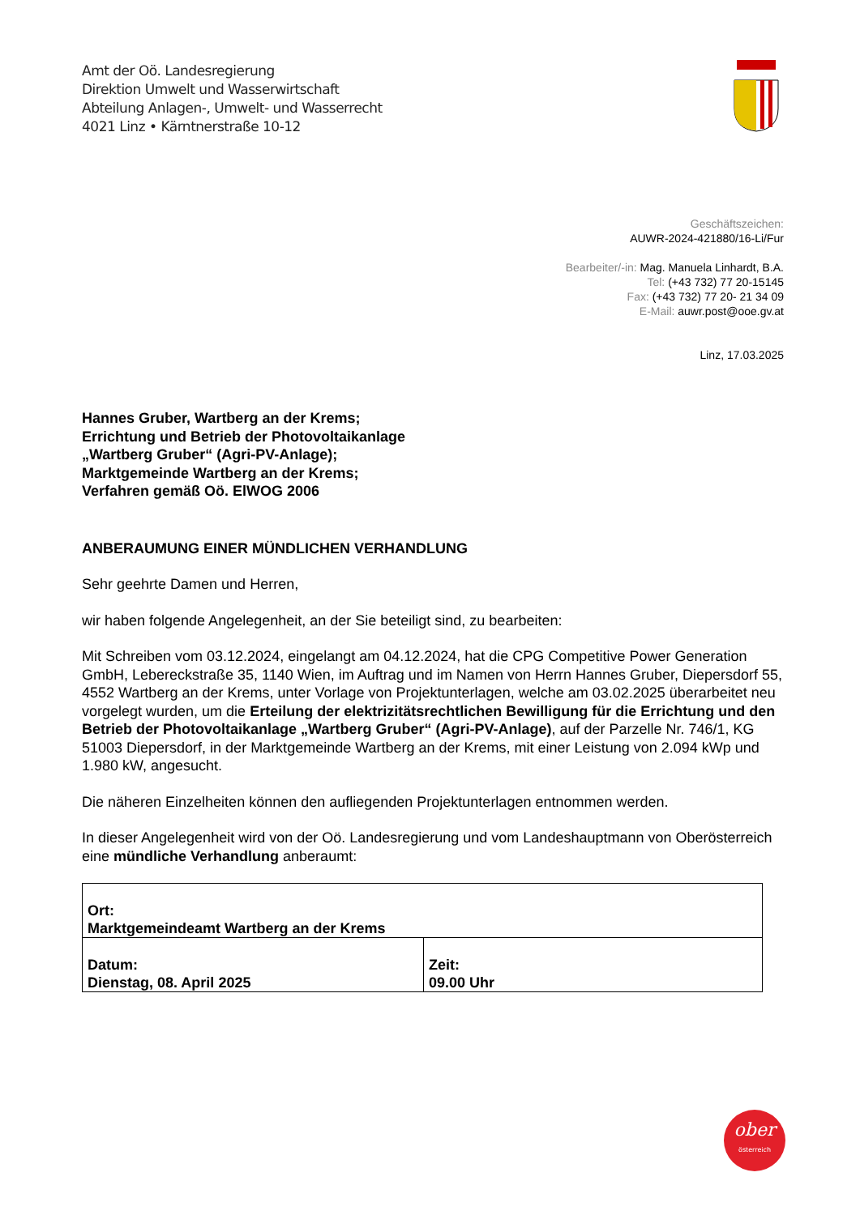Amt der Oö. Landesregierung
Direktion Umwelt und Wasserwirtschaft
Abteilung Anlagen-, Umwelt- und Wasserrecht
4021 Linz • Kärntnerstraße 10-12
Geschäftszeichen:
AUWR-2024-421880/16-Li/Fur
Bearbeiter/-in: Mag. Manuela Linhardt, B.A.
Tel: (+43 732) 77 20-15145
Fax: (+43 732) 77 20- 21 34 09
E-Mail: auwr.post@ooe.gv.at
Linz, 17.03.2025
Hannes Gruber, Wartberg an der Krems;
Errichtung und Betrieb der Photovoltaikanlage
„Wartberg Gruber“ (Agri-PV-Anlage);
Marktgemeinde Wartberg an der Krems;
Verfahren gemäß Oö. ElWOG 2006
ANBERAUMUNG EINER MÜNDLICHEN VERHANDLUNG
Sehr geehrte Damen und Herren,
wir haben folgende Angelegenheit, an der Sie beteiligt sind, zu bearbeiten:
Mit Schreiben vom 03.12.2024, eingelangt am 04.12.2024, hat die CPG Competitive Power Generation GmbH, Lebereckstraße 35, 1140 Wien, im Auftrag und im Namen von Herrn Hannes Gruber, Diepersdorf 55, 4552 Wartberg an der Krems, unter Vorlage von Projektunterlagen, welche am 03.02.2025 überarbeitet neu vorgelegt wurden, um die Erteilung der elektrizitätsrechtlichen Bewilligung für die Errichtung und den Betrieb der Photovoltaikanlage „Wartberg Gruber“ (Agri-PV-Anlage), auf der Parzelle Nr. 746/1, KG 51003 Diepersdorf, in der Marktgemeinde Wartberg an der Krems, mit einer Leistung von 2.094 kWp und 1.980 kW, angesucht.
Die näheren Einzelheiten können den aufliegenden Projektunterlagen entnommen werden.
In dieser Angelegenheit wird von der Oö. Landesregierung und vom Landeshauptmann von Oberösterreich eine mündliche Verhandlung anberaumt:
| Ort: Marktgemeindeamt Wartberg an der Krems | |
| Datum: Dienstag, 08. April 2025 | Zeit: 09.00 Uhr |
ober
österreich